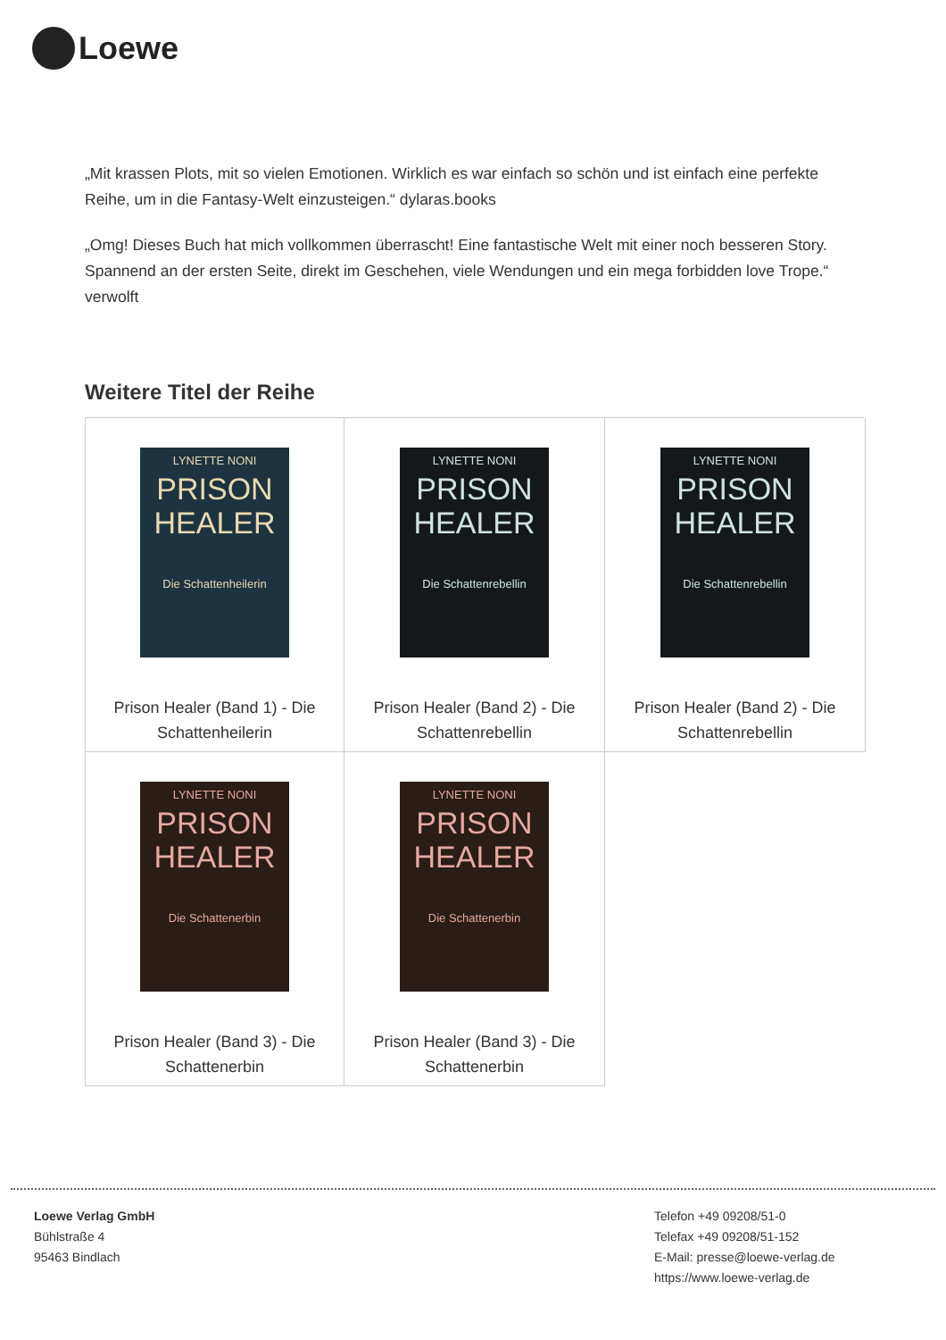Loewe
„Mit krassen Plots, mit so vielen Emotionen. Wirklich es war einfach so schön und ist einfach eine perfekte Reihe, um in die Fantasy-Welt einzusteigen.“ dylaras.books
„Omg! Dieses Buch hat mich vollkommen überrascht! Eine fantastische Welt mit einer noch besseren Story. Spannend an der ersten Seite, direkt im Geschehen, viele Wendungen und ein mega forbidden love Trope.“ verwolft
Weitere Titel der Reihe
LYNETTE NONI
PRISON HEALER
Die Schattenheilerin
Prison Healer (Band 1) - Die
Schattenheilerin
LYNETTE NONI
PRISON HEALER
Die Schattenrebellin
Prison Healer (Band 2) - Die
Schattenrebellin
LYNETTE NONI
PRISON HEALER
Die Schattenrebellin
Prison Healer (Band 2) - Die
Schattenrebellin
LYNETTE NONI
PRISON HEALER
Die Schattenerbin
Prison Healer (Band 3) - Die
Schattenerbin
LYNETTE NONI
PRISON HEALER
Die Schattenerbin
Prison Healer (Band 3) - Die
Schattenerbin
Loewe Verlag GmbH
Bühlstraße 4
95463 Bindlach
Telefon +49 09208/51-0
Telefax +49 09208/51-152
E-Mail: presse@loewe-verlag.de
https://www.loewe-verlag.de